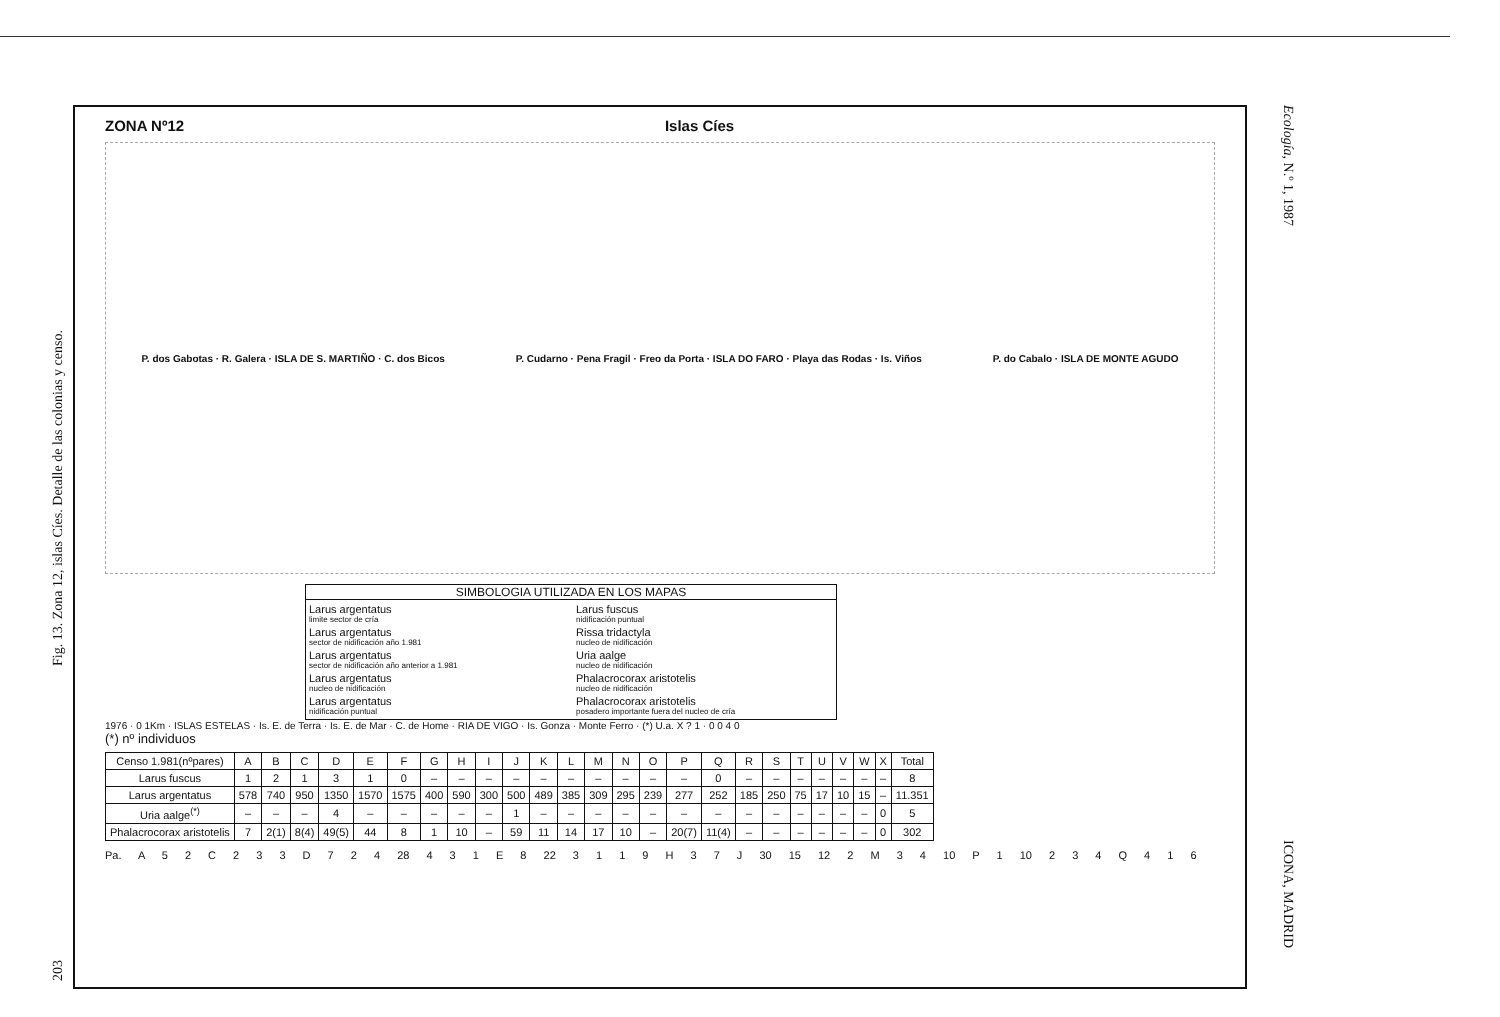Fig. 13. Zona 12, islas Cíes. Detalle de las colonias y censo.
203
Ecología, N.º 1, 1987
ICONA, MADRID
ZONA Nº12 Islas Cíes
P. dos Gabotas · R. Galera · ISLA DE S. MARTIÑO · C. dos Bicos P. Cudarno · Pena Fragil · Freo da Porta · ISLA DO FARO · Playa das Rodas · Is. Viños P. do Cabalo · ISLA DE MONTE AGUDO
SIMBOLOGIA UTILIZADA EN LOS MAPAS
Larus argentatus
limite sector de cría
Larus fuscus
nidificación puntual
Larus argentatus
sector de nidificación año 1.981
Rissa tridactyla
nucleo de nidificación
Larus argentatus
sector de nidificación año anterior a 1.981
Uria aalge
nucleo de nidificación
Larus argentatus
nucleo de nidificación
Phalacrocorax aristotelis
nucleo de nidificación
Larus argentatus
nidificación puntual
Phalacrocorax aristotelis
posadero importante fuera del nucleo de cría
1976 · 0 1Km · ISLAS ESTELAS · Is. E. de Terra · Is. E. de Mar · C. de Home · RIA DE VIGO · Is. Gonza · Monte Ferro · (*) U.a. X ? 1 · 0 0 4 0
(*) nº individuos
| Censo 1.981(nºpares) | A | B | C | D | E | F | G | H | I | J | K | L | M | N | O | P | Q | R | S | T | U | V | W | X | Total |
| --- | --- | --- | --- | --- | --- | --- | --- | --- | --- | --- | --- | --- | --- | --- | --- | --- | --- | --- | --- | --- | --- | --- | --- | --- | --- |
| Larus fuscus | 1 | 2 | 1 | 3 | 1 | 0 | – | – | – | – | – | – | – | – | – | – | 0 | – | – | – | – | – | – | – | 8 |
| Larus argentatus | 578 | 740 | 950 | 1350 | 1570 | 1575 | 400 | 590 | 300 | 500 | 489 | 385 | 309 | 295 | 239 | 277 | 252 | 185 | 250 | 75 | 17 | 10 | 15 | – | 11.351 |
| Uria aalge<sup>(*)</sup> | – | – | – | 4 | – | – | – | – | – | 1 | – | – | – | – | – | – | – | – | – | – | – | – | – | 0 | 5 |
| Phalacrocorax aristotelis | 7 | 2(1) | 8(4) | 49(5) | 44 | 8 | 1 | 10 | – | 59 | 11 | 14 | 17 | 10 | – | 20(7) | 11(4) | – | – | – | – | – | – | 0 | 302 |
Pa. A 5 2 C 2 3 3 D 7 2 4 28 4 3 1 E 8 22 3 1 1 9 H 3 7 J 30 15 12 2 M 3 4 10 P 1 10 2 3 4 Q 4 1 6